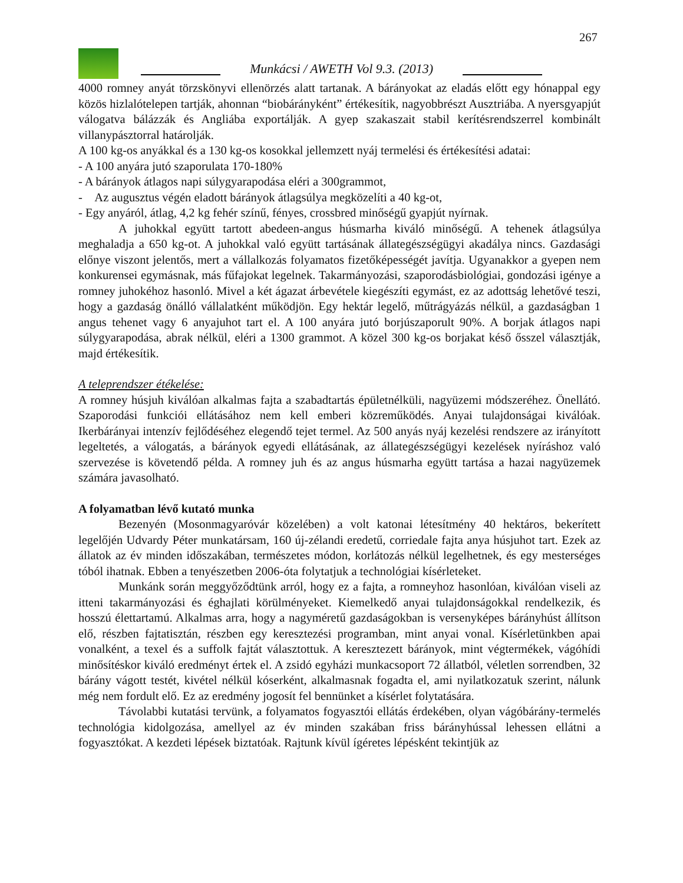267
Munkácsi / AWETH Vol 9.3. (2013)
4000 romney anyát törzskönyvi ellenörzés alatt tartanak. A bárányokat az eladás előtt egy hónappal egy közös hizlalótelepen tartják, ahonnan “biobárányként” értékesítik, nagyobbrészt Ausztriába. A nyersgyapjút válogatva bálázzák és Angliába exportálják. A gyep szakaszait stabil kerítésrendszerrel kombinált villanypásztorral határolják.
A 100 kg-os anyákkal és a 130 kg-os kosokkal jellemzett nyáj termelési és értékesítési adatai:
- A 100 anyára jutó szaporulata 170-180%
- A bárányok átlagos napi súlygyarapodása eléri a 300grammot,
- Az augusztus végén eladott bárányok átlagsúlya megközelíti a 40 kg-ot,
- Egy anyáról, átlag, 4,2 kg fehér színű, fényes, crossbred minőségű gyapjút nyírnak.
A juhokkal együtt tartott abedeen-angus húsmarha kiváló minőségű. A tehenek átlagsúlya meghaladja a 650 kg-ot. A juhokkal való együtt tartásának állategészségügyi akadálya nincs. Gazdasági előnye viszont jelentős, mert a vállalkozás folyamatos fizetőképességét javítja. Ugyanakkor a gyepen nem konkurensei egymásnak, más fűfajokat legelnek. Takarmányozási, szaporodásbiológiai, gondozási igénye a romney juhokéhoz hasonló. Mivel a két ágazat árbevétele kiegészíti egymást, ez az adottság lehetővé teszi, hogy a gazdaság önálló vállalatként működjön. Egy hektár legelő, műtrágyázás nélkül, a gazdaságban 1 angus tehenet vagy 6 anyajuhot tart el. A 100 anyára jutó borjúszaporult 90%. A borjak átlagos napi súlygyarapodása, abrak nélkül, eléri a 1300 grammot. A közel 300 kg-os borjakat késő ősszel választják, majd értékesítik.
A teleprendszer étékelése:
A romney húsjuh kiválóan alkalmas fajta a szabadtartás épületnélküli, nagyüzemi módszeréhez. Önellátó. Szaporodási funkciói ellátásához nem kell emberi közreműködés. Anyai tulajdonságai kiválóak. Ikerbárányai intenzív fejlődéséhez elegendő tejet termel. Az 500 anyás nyáj kezelési rendszere az irányított legeltetés, a válogatás, a bárányok egyedi ellátásának, az állategészségügyi kezelések nyíráshoz való szervezése is követendő példa. A romney juh és az angus húsmarha együtt tartása a hazai nagyüzemek számára javasolható.
A folyamatban lévő kutató munka
Bezenyén (Mosonmagyaróvár közelében) a volt katonai létesítmény 40 hektáros, bekerített legelőjén Udvardy Péter munkatársam, 160 új-zélandi eredetű, corriedale fajta anya húsjuhot tart. Ezek az állatok az év minden időszakában, természetes módon, korlátozás nélkül legelhetnek, és egy mesterséges tóból ihatnak. Ebben a tenyészetben 2006-óta folytatjuk a technológiai kísérleteket.
Munkánk során meggyőződtünk arról, hogy ez a fajta, a romneyhoz hasonlóan, kiválóan viseli az itteni takarmányozási és éghajlati körülményeket. Kiemelkedő anyai tulajdonságokkal rendelkezik, és hosszú élettartamú. Alkalmas arra, hogy a nagyméretű gazdaságokban is versenyképes bárányhúst állítson elő, részben fajtatisztán, részben egy keresztezési programban, mint anyai vonal. Kísérletünkben apai vonalként, a texel és a suffolk fajtát választottuk. A keresztezett bárányok, mint végtermékek, vágóhídi minősítéskor kiváló eredményt értek el. A zsidó egyházi munkacsoport 72 állatból, véletlen sorrendben, 32 bárány vágott testét, kivétel nélkül kóserként, alkalmasnak fogadta el, ami nyilatkozatuk szerint, nálunk még nem fordult elő. Ez az eredmény jogosít fel bennünket a kísérlet folytatására.
Távolabbi kutatási tervünk, a folyamatos fogyasztói ellátás érdekében, olyan vágóbárány-termelés technológia kidolgozása, amellyel az év minden szakában friss bárányhússal lehessen ellátni a fogyasztókat. A kezdeti lépések biztatóak. Rajtunk kívül ígéretes lépésként tekintjük az